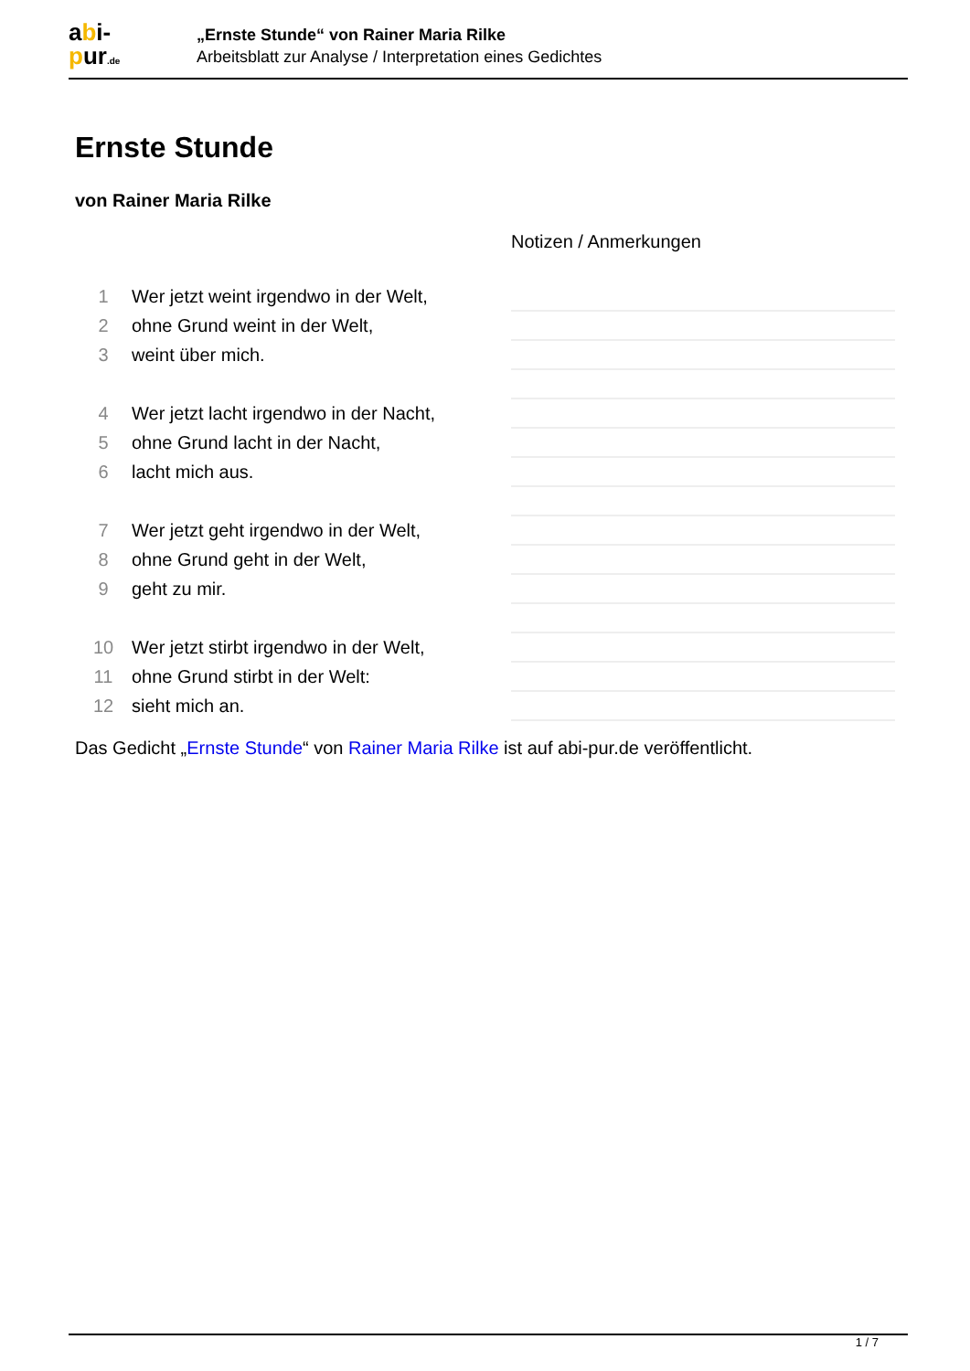abi-
pur.de
„Ernste Stunde“ von Rainer Maria Rilke
Arbeitsblatt zur Analyse / Interpretation eines Gedichtes
Ernste Stunde
von Rainer Maria Rilke
| | | Notizen / Anmerkungen |
| 1 | Wer jetzt weint irgendwo in der Welt, | |
| 2 | ohne Grund weint in der Welt, | |
| 3 | weint über mich. | |
| 4 | Wer jetzt lacht irgendwo in der Nacht, | |
| 5 | ohne Grund lacht in der Nacht, | |
| 6 | lacht mich aus. | |
| 7 | Wer jetzt geht irgendwo in der Welt, | |
| 8 | ohne Grund geht in der Welt, | |
| 9 | geht zu mir. | |
| 10 | Wer jetzt stirbt irgendwo in der Welt, | |
| 11 | ohne Grund stirbt in der Welt: | |
| 12 | sieht mich an. | |
Das Gedicht „Ernste Stunde“ von Rainer Maria Rilke ist auf abi-pur.de veröffentlicht.
1 / 7